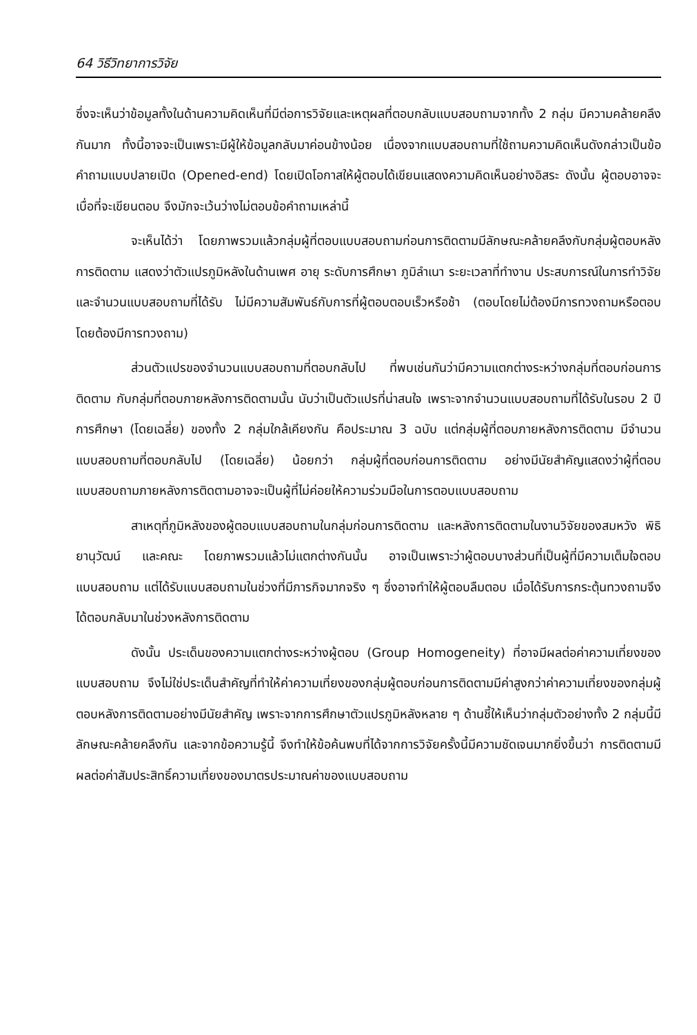64 วิธีวิทยาการวิจัย
ซึ่งจะเห็นว่าข้อมูลทั้งในด้านความคิดเห็นที่มีต่อการวิจัยและเหตุผลที่ตอบกลับแบบสอบถามจากทั้ง 2 กลุ่ม มีความคล้ายคลึงกันมาก ทั้งนี้อาจจะเป็นเพราะมีผู้ให้ข้อมูลกลับมาค่อนข้างน้อย เนื่องจากแบบสอบถามที่ใช้ถามความคิดเห็นดังกล่าวเป็นข้อคำถามแบบปลายเปิด (Opened-end) โดยเปิดโอกาสให้ผู้ตอบได้เขียนแสดงความคิดเห็นอย่างอิสระ ดังนั้น ผู้ตอบอาจจะเบื่อที่จะเขียนตอบ จึงมักจะเว้นว่างไม่ตอบข้อคำถามเหล่านี้
จะเห็นได้ว่า โดยภาพรวมแล้วกลุ่มผู้ที่ตอบแบบสอบถามก่อนการติดตามมีลักษณะคล้ายคลึงกับกลุ่มผู้ตอบหลังการติดตาม แสดงว่าตัวแปรภูมิหลังในด้านเพศ อายุ ระดับการศึกษา ภูมิลำเนา ระยะเวลาที่ทำงาน ประสบการณ์ในการทำวิจัย และจำนวนแบบสอบถามที่ได้รับ ไม่มีความสัมพันธ์กับการที่ผู้ตอบตอบเร็วหรือช้า (ตอบโดยไม่ต้องมีการทวงถามหรือตอบโดยต้องมีการทวงถาม)
ส่วนตัวแปรของจำนวนแบบสอบถามที่ตอบกลับไป ที่พบเช่นกันว่ามีความแตกต่างระหว่างกลุ่มที่ตอบก่อนการติดตาม กับกลุ่มที่ตอบภายหลังการติดตามนั้น นับว่าเป็นตัวแปรที่น่าสนใจ เพราะจากจำนวนแบบสอบถามที่ได้รับในรอบ 2 ปีการศึกษา (โดยเฉลี่ย) ของทั้ง 2 กลุ่มใกล้เคียงกัน คือประมาณ 3 ฉบับ แต่กลุ่มผู้ที่ตอบภายหลังการติดตาม มีจำนวนแบบสอบถามที่ตอบกลับไป (โดยเฉลี่ย) น้อยกว่า กลุ่มผู้ที่ตอบก่อนการติดตาม อย่างมีนัยสำคัญแสดงว่าผู้ที่ตอบแบบสอบถามภายหลังการติดตามอาจจะเป็นผู้ที่ไม่ค่อยให้ความร่วมมือในการตอบแบบสอบถาม
สาเหตุที่ภูมิหลังของผู้ตอบแบบสอบถามในกลุ่มก่อนการติดตาม และหลังการติดตามในงานวิจัยของสมหวัง พิธิยานุวัฒน์ และคณะ โดยภาพรวมแล้วไม่แตกต่างกันนั้น อาจเป็นเพราะว่าผู้ตอบบางส่วนที่เป็นผู้ที่มีความเต็มใจตอบแบบสอบถาม แต่ได้รับแบบสอบถามในช่วงที่มีภารกิจมากจริง ๆ ซึ่งอาจทำให้ผู้ตอบลืมตอบ เมื่อได้รับการกระตุ้นทวงถามจึงได้ตอบกลับมาในช่วงหลังการติดตาม
ดังนั้น ประเด็นของความแตกต่างระหว่างผู้ตอบ (Group Homogeneity) ที่อาจมีผลต่อค่าความเที่ยงของแบบสอบถาม จึงไม่ใช่ประเด็นสำคัญที่ทำให้ค่าความเที่ยงของกลุ่มผู้ตอบก่อนการติดตามมีค่าสูงกว่าค่าความเที่ยงของกลุ่มผู้ตอบหลังการติดตามอย่างมีนัยสำคัญ เพราะจากการศึกษาตัวแปรภูมิหลังหลาย ๆ ด้านชี้ให้เห็นว่ากลุ่มตัวอย่างทั้ง 2 กลุ่มนี้มีลักษณะคล้ายคลึงกัน และจากข้อความรู้นี้ จึงทำให้ข้อค้นพบที่ได้จากการวิจัยครั้งนี้มีความชัดเจนมากยิ่งขึ้นว่า การติดตามมีผลต่อค่าสัมประสิทธิ์ความเที่ยงของมาตรประมาณค่าของแบบสอบถาม